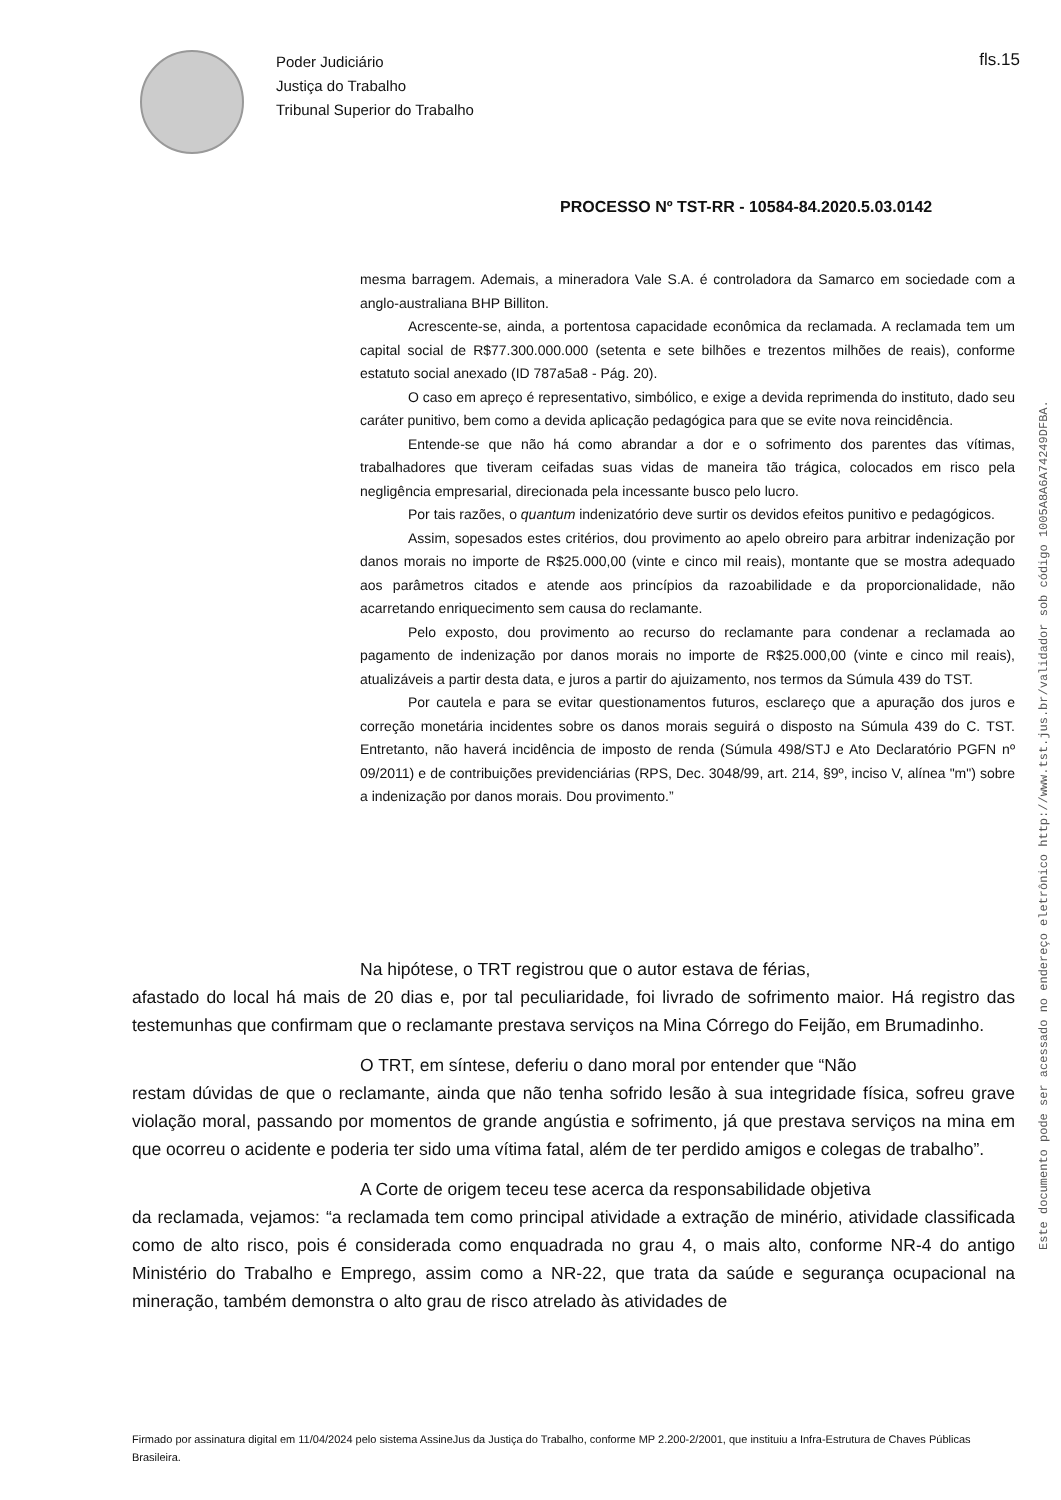Poder Judiciário
Justiça do Trabalho
Tribunal Superior do Trabalho
fls.15
PROCESSO Nº TST-RR - 10584-84.2020.5.03.0142
mesma barragem. Ademais, a mineradora Vale S.A. é controladora da Samarco em sociedade com a anglo-australiana BHP Billiton.
Acrescente-se, ainda, a portentosa capacidade econômica da reclamada. A reclamada tem um capital social de R$77.300.000.000 (setenta e sete bilhões e trezentos milhões de reais), conforme estatuto social anexado (ID 787a5a8 - Pág. 20).
O caso em apreço é representativo, simbólico, e exige a devida reprimenda do instituto, dado seu caráter punitivo, bem como a devida aplicação pedagógica para que se evite nova reincidência.
Entende-se que não há como abrandar a dor e o sofrimento dos parentes das vítimas, trabalhadores que tiveram ceifadas suas vidas de maneira tão trágica, colocados em risco pela negligência empresarial, direcionada pela incessante busco pelo lucro.
Por tais razões, o quantum indenizatório deve surtir os devidos efeitos punitivo e pedagógicos.
Assim, sopesados estes critérios, dou provimento ao apelo obreiro para arbitrar indenização por danos morais no importe de R$25.000,00 (vinte e cinco mil reais), montante que se mostra adequado aos parâmetros citados e atende aos princípios da razoabilidade e da proporcionalidade, não acarretando enriquecimento sem causa do reclamante.
Pelo exposto, dou provimento ao recurso do reclamante para condenar a reclamada ao pagamento de indenização por danos morais no importe de R$25.000,00 (vinte e cinco mil reais), atualizáveis a partir desta data, e juros a partir do ajuizamento, nos termos da Súmula 439 do TST.
Por cautela e para se evitar questionamentos futuros, esclareço que a apuração dos juros e correção monetária incidentes sobre os danos morais seguirá o disposto na Súmula 439 do C. TST. Entretanto, não haverá incidência de imposto de renda (Súmula 498/STJ e Ato Declaratório PGFN nº 09/2011) e de contribuições previdenciárias (RPS, Dec. 3048/99, art. 214, §9º, inciso V, alínea "m") sobre a indenização por danos morais. Dou provimento.”
Na hipótese, o TRT registrou que o autor estava de férias,
afastado do local há mais de 20 dias e, por tal peculiaridade, foi livrado de sofrimento maior. Há registro das testemunhas que confirmam que o reclamante prestava serviços na Mina Córrego do Feijão, em Brumadinho.
O TRT, em síntese, deferiu o dano moral por entender que “Não
restam dúvidas de que o reclamante, ainda que não tenha sofrido lesão à sua integridade física, sofreu grave violação moral, passando por momentos de grande angústia e sofrimento, já que prestava serviços na mina em que ocorreu o acidente e poderia ter sido uma vítima fatal, além de ter perdido amigos e colegas de trabalho”.
A Corte de origem teceu tese acerca da responsabilidade objetiva
da reclamada, vejamos: “a reclamada tem como principal atividade a extração de minério, atividade classificada como de alto risco, pois é considerada como enquadrada no grau 4, o mais alto, conforme NR-4 do antigo Ministério do Trabalho e Emprego, assim como a NR-22, que trata da saúde e segurança ocupacional na mineração, também demonstra o alto grau de risco atrelado às atividades de
Firmado por assinatura digital em 11/04/2024 pelo sistema AssineJus da Justiça do Trabalho, conforme MP 2.200-2/2001, que instituiu a Infra-Estrutura de Chaves Públicas Brasileira.
Este documento pode ser acessado no endereço eletrônico http://www.tst.jus.br/validador sob código 1005A8A6A74249DFBA.